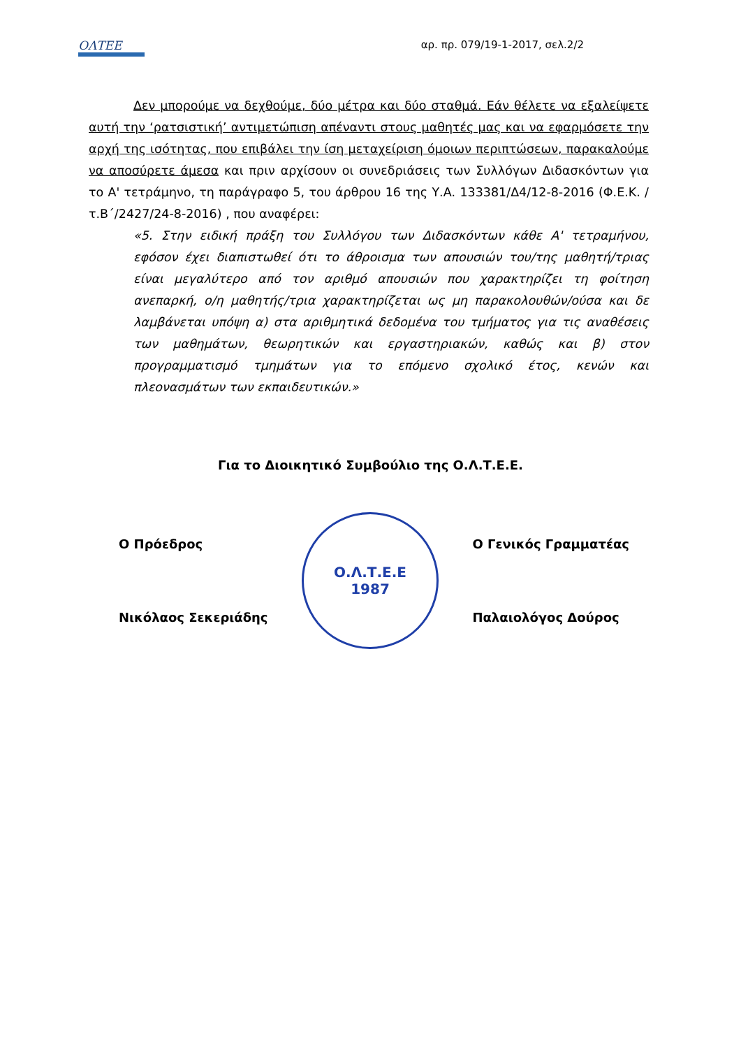ΟΛΤΕΕ αρ. πρ. 079/19-1-2017, σελ.2/2
Δεν μπορούμε να δεχθούμε, δύο μέτρα και δύο σταθμά. Εάν θέλετε να εξαλείψετε αυτή την ‘ρατσιστική’ αντιμετώπιση απέναντι στους μαθητές μας και να εφαρμόσετε την αρχή της ισότητας, που επιβάλει την ίση μεταχείριση όμοιων περιπτώσεων, παρακαλούμε να αποσύρετε άμεσα και πριν αρχίσουν οι συνεδριάσεις των Συλλόγων Διδασκόντων για το Α' τετράμηνο, τη παράγραφο 5, του άρθρου 16 της Υ.Α. 133381/Δ4/12-8-2016 (Φ.Ε.Κ. /τ.Β΄/2427/24-8-2016) , που αναφέρει:
«5. Στην ειδική πράξη του Συλλόγου των Διδασκόντων κάθε Α' τετραμήνου, εφόσον έχει διαπιστωθεί ότι το άθροισμα των απουσιών του/της μαθητή/τριας είναι μεγαλύτερο από τον αριθμό απουσιών που χαρακτηρίζει τη φοίτηση ανεπαρκή, ο/η μαθητής/τρια χαρακτηρίζεται ως μη παρακολουθών/ούσα και δε λαμβάνεται υπόψη α) στα αριθμητικά δεδομένα του τμήματος για τις αναθέσεις των μαθημάτων, θεωρητικών και εργαστηριακών, καθώς και β) στον προγραμματισμό τμημάτων για το επόμενο σχολικό έτος, κενών και πλεονασμάτων των εκπαιδευτικών.»
Για το Διοικητικό Συμβούλιο της Ο.Λ.Τ.Ε.Ε.
Ο Πρόεδρος
Νικόλαος Σεκεριάδης
Ο.Λ.Τ.Ε.Ε
1987
Ο Γενικός Γραμματέας
Παλαιολόγος Δούρος